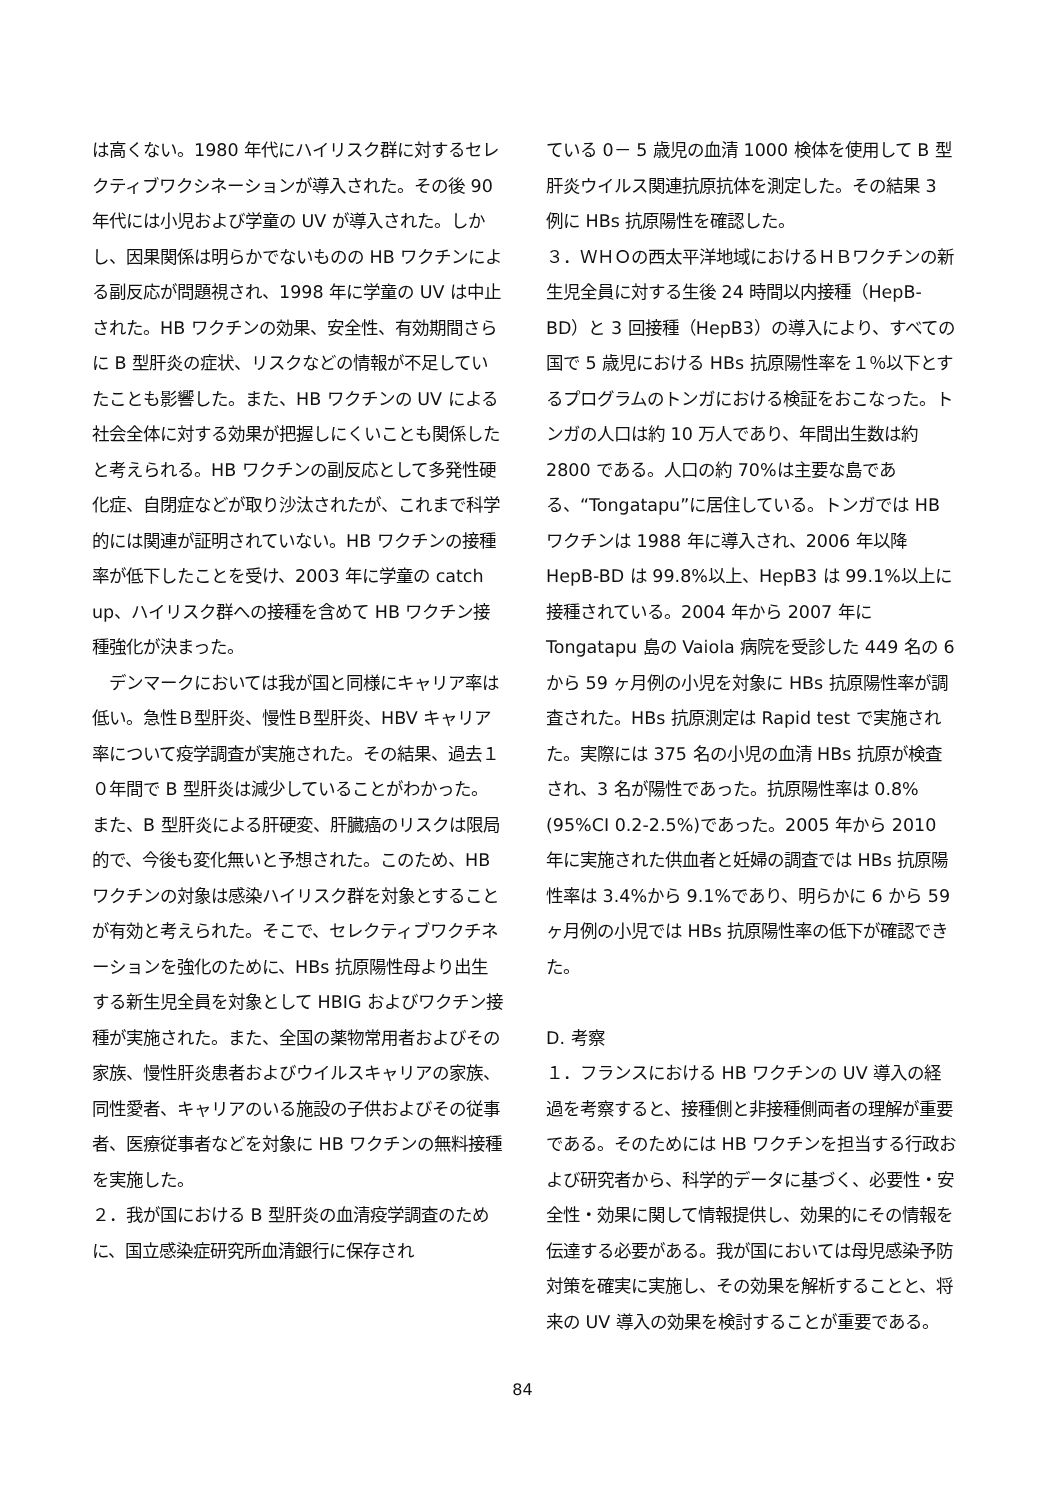は高くない。1980 年代にハイリスク群に対するセレクティブワクシネーションが導入された。その後 90 年代には小児および学童の UV が導入された。しかし、因果関係は明らかでないものの HB ワクチンによる副反応が問題視され、1998 年に学童の UV は中止された。HB ワクチンの効果、安全性、有効期間さらに B 型肝炎の症状、リスクなどの情報が不足していたことも影響した。また、HB ワクチンの UV による社会全体に対する効果が把握しにくいことも関係したと考えられる。HB ワクチンの副反応として多発性硬化症、自閉症などが取り沙汰されたが、これまで科学的には関連が証明されていない。HB ワクチンの接種率が低下したことを受け、2003 年に学童の catch up、ハイリスク群への接種を含めて HB ワクチン接種強化が決まった。
　デンマークにおいては我が国と同様にキャリア率は低い。急性Ｂ型肝炎、慢性Ｂ型肝炎、HBV キャリア率について疫学調査が実施された。その結果、過去１０年間で B 型肝炎は減少していることがわかった。また、B 型肝炎による肝硬変、肝臓癌のリスクは限局的で、今後も変化無いと予想された。このため、HB ワクチンの対象は感染ハイリスク群を対象とすることが有効と考えられた。そこで、セレクティブワクチネーションを強化のために、HBs 抗原陽性母より出生する新生児全員を対象として HBIG およびワクチン接種が実施された。また、全国の薬物常用者およびその家族、慢性肝炎患者およびウイルスキャリアの家族、同性愛者、キャリアのいる施設の子供およびその従事者、医療従事者などを対象に HB ワクチンの無料接種を実施した。
２．我が国における B 型肝炎の血清疫学調査のために、国立感染症研究所血清銀行に保存され
ている 0－ 5 歳児の血清 1000 検体を使用して B 型肝炎ウイルス関連抗原抗体を測定した。その結果 3 例に HBs 抗原陽性を確認した。
３．ＷＨＯの西太平洋地域におけるＨＢワクチンの新生児全員に対する生後 24 時間以内接種（HepB-BD）と 3 回接種（HepB3）の導入により、すべての国で 5 歳児における HBs 抗原陽性率を１％以下とするプログラムのトンガにおける検証をおこなった。トンガの人口は約 10 万人であり、年間出生数は約 2800 である。人口の約 70%は主要な島である、“Tongatapu”に居住している。トンガでは HB ワクチンは 1988 年に導入され、2006 年以降 HepB-BD は 99.8%以上、HepB3 は 99.1%以上に接種されている。2004 年から 2007 年に Tongatapu 島の Vaiola 病院を受診した 449 名の 6 から 59 ヶ月例の小児を対象に HBs 抗原陽性率が調査された。HBs 抗原測定は Rapid test で実施された。実際には 375 名の小児の血清 HBs 抗原が検査され、3 名が陽性であった。抗原陽性率は 0.8%(95%CI 0.2-2.5%)であった。2005 年から 2010 年に実施された供血者と妊婦の調査では HBs 抗原陽性率は 3.4%から 9.1%であり、明らかに 6 から 59 ヶ月例の小児では HBs 抗原陽性率の低下が確認できた。
D. 考察
１．フランスにおける HB ワクチンの UV 導入の経過を考察すると、接種側と非接種側両者の理解が重要である。そのためには HB ワクチンを担当する行政および研究者から、科学的データに基づく、必要性・安全性・効果に関して情報提供し、効果的にその情報を伝達する必要がある。我が国においては母児感染予防対策を確実に実施し、その効果を解析することと、将来の UV 導入の効果を検討することが重要である。
84